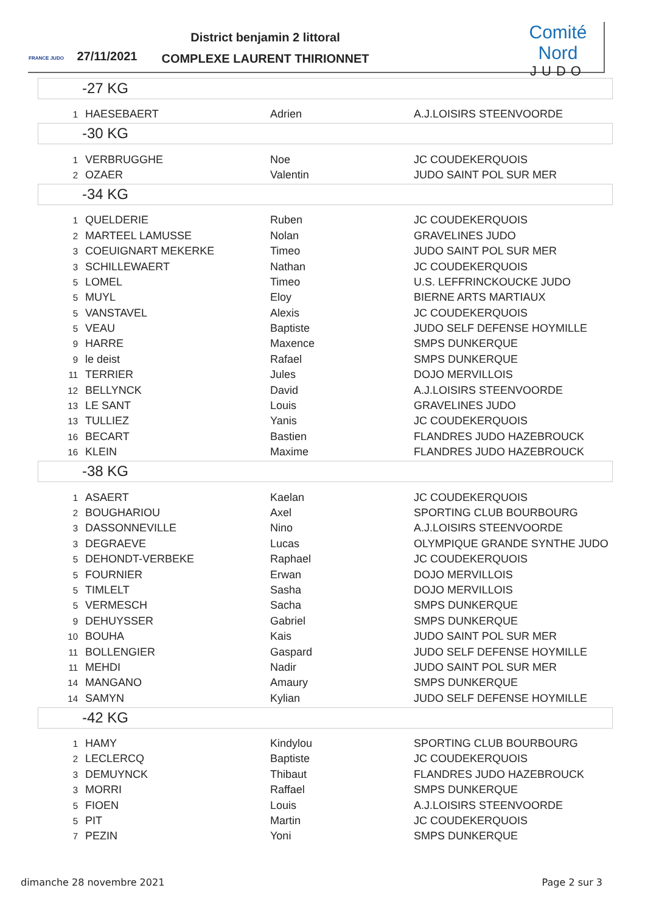FRANCE JUDO
27/11/2021
District benjamin 2 littoral
COMPLEXE LAURENT THIRIONNET
Comité Nord
JUDO
-27 KG
| 1 | HAESEBAERT | Adrien | A.J.LOISIRS STEENVOORDE |
-30 KG
| 1 | VERBRUGGHE | Noe | JC COUDEKERQUOIS |
| 2 | OZAER | Valentin | JUDO SAINT POL SUR MER |
-34 KG
| 1 | QUELDERIE | Ruben | JC COUDEKERQUOIS |
| 2 | MARTEEL LAMUSSE | Nolan | GRAVELINES JUDO |
| 3 | COEUIGNART MEKERKE | Timeo | JUDO SAINT POL SUR MER |
| 3 | SCHILLEWAERT | Nathan | JC COUDEKERQUOIS |
| 5 | LOMEL | Timeo | U.S. LEFFRINCKOUCKE JUDO |
| 5 | MUYL | Eloy | BIERNE ARTS MARTIAUX |
| 5 | VANSTAVEL | Alexis | JC COUDEKERQUOIS |
| 5 | VEAU | Baptiste | JUDO SELF DEFENSE HOYMILLE |
| 9 | HARRE | Maxence | SMPS DUNKERQUE |
| 9 | le deist | Rafael | SMPS DUNKERQUE |
| 11 | TERRIER | Jules | DOJO MERVILLOIS |
| 12 | BELLYNCK | David | A.J.LOISIRS STEENVOORDE |
| 13 | LE SANT | Louis | GRAVELINES JUDO |
| 13 | TULLIEZ | Yanis | JC COUDEKERQUOIS |
| 16 | BECART | Bastien | FLANDRES JUDO HAZEBROUCK |
| 16 | KLEIN | Maxime | FLANDRES JUDO HAZEBROUCK |
-38 KG
| 1 | ASAERT | Kaelan | JC COUDEKERQUOIS |
| 2 | BOUGHARIOU | Axel | SPORTING CLUB BOURBOURG |
| 3 | DASSONNEVILLE | Nino | A.J.LOISIRS STEENVOORDE |
| 3 | DEGRAEVE | Lucas | OLYMPIQUE GRANDE SYNTHE JUDO |
| 5 | DEHONDT-VERBEKE | Raphael | JC COUDEKERQUOIS |
| 5 | FOURNIER | Erwan | DOJO MERVILLOIS |
| 5 | TIMLELT | Sasha | DOJO MERVILLOIS |
| 5 | VERMESCH | Sacha | SMPS DUNKERQUE |
| 9 | DEHUYSSER | Gabriel | SMPS DUNKERQUE |
| 10 | BOUHA | Kais | JUDO SAINT POL SUR MER |
| 11 | BOLLENGIER | Gaspard | JUDO SELF DEFENSE HOYMILLE |
| 11 | MEHDI | Nadir | JUDO SAINT POL SUR MER |
| 14 | MANGANO | Amaury | SMPS DUNKERQUE |
| 14 | SAMYN | Kylian | JUDO SELF DEFENSE HOYMILLE |
-42 KG
| 1 | HAMY | Kindylou | SPORTING CLUB BOURBOURG |
| 2 | LECLERCQ | Baptiste | JC COUDEKERQUOIS |
| 3 | DEMUYNCK | Thibaut | FLANDRES JUDO HAZEBROUCK |
| 3 | MORRI | Raffael | SMPS DUNKERQUE |
| 5 | FIOEN | Louis | A.J.LOISIRS STEENVOORDE |
| 5 | PIT | Martin | JC COUDEKERQUOIS |
| 7 | PEZIN | Yoni | SMPS DUNKERQUE |
dimanche 28 novembre 2021 Page 2 sur 3